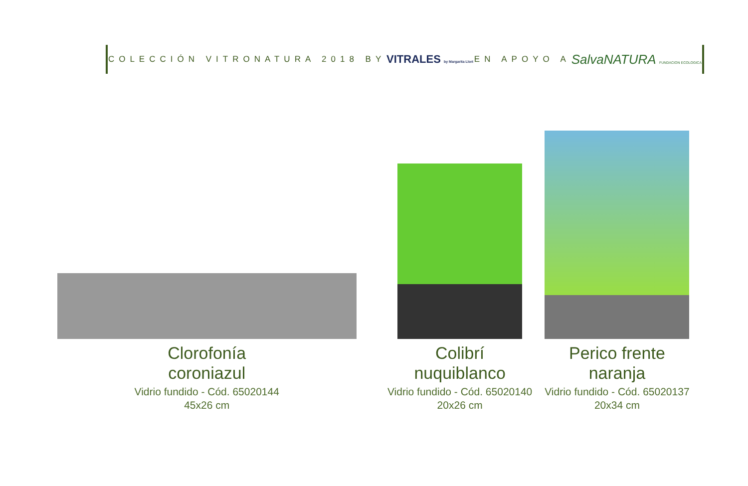COLECCIÓN VITRONATURA 2018 BY VITRALES by Margarita Llort EN APOYO A SalvaNATURA FUNDACION ECOLOGICA
Clorofonía
coroniazul
Vidrio fundido - Cód. 65020144
45x26 cm
Colibrí
nuquiblanco
Vidrio fundido - Cód. 65020140
20x26 cm
Perico frente
naranja
Vidrio fundido - Cód. 65020137
20x34 cm